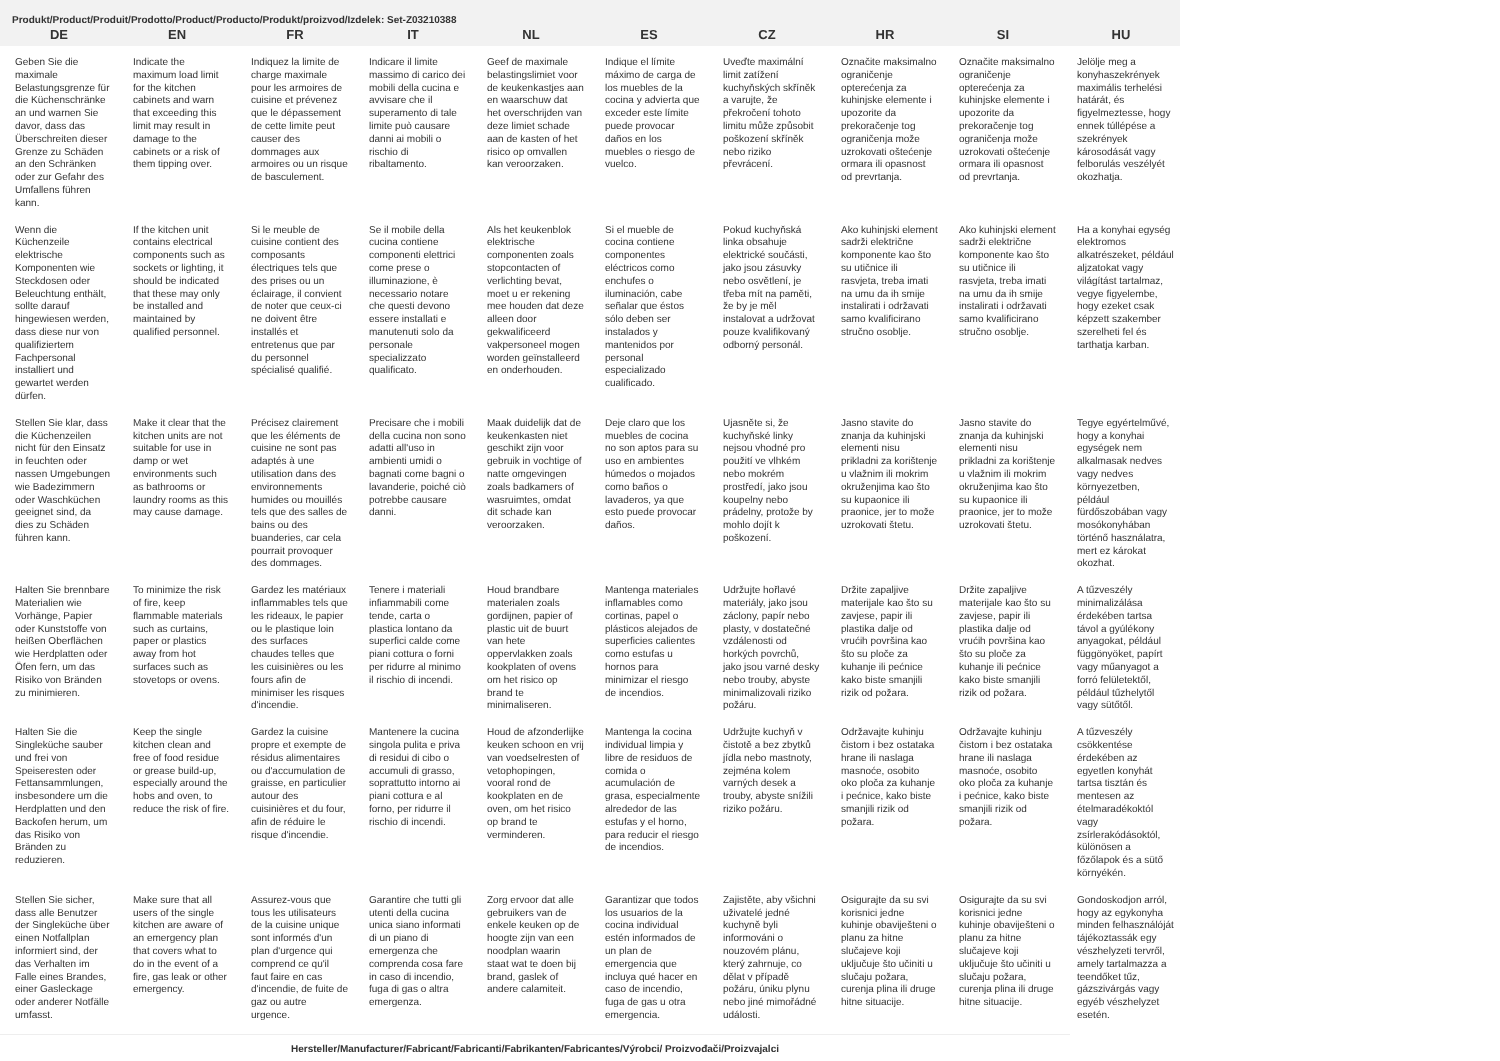Produkt/Product/Produit/Prodotto/Product/Producto/Produkt/proizvod/Izdelek: Set-Z03210388
| DE | EN | FR | IT | NL | ES | CZ | HR | SI | HU |
| --- | --- | --- | --- | --- | --- | --- | --- | --- | --- |
| Geben Sie die maximale Belastungsgrenze für die Küchenschränke an und warnen Sie davor, dass das Überschreiten dieser Grenze zu Schäden an den Schränken oder zur Gefahr des Umfallens führen kann. | Indicate the maximum load limit for the kitchen cabinets and warn that exceeding this limit may result in damage to the cabinets or a risk of them tipping over. | Indiquez la limite de charge maximale pour les armoires de cuisine et prévenez que le dépassement de cette limite peut causer des dommages aux armoires ou un risque de basculement. | Indicare il limite massimo di carico dei mobili della cucina e avvisare che il superamento di tale limite può causare danni ai mobili o rischio di ribaltamento. | Geef de maximale belastingslimiet voor de keukenkastjes aan en waarschuw dat het overschrijden van deze limiet schade aan de kasten of het risico op omvallen kan veroorzaken. | Indique el límite máximo de carga de los muebles de la cocina y advierta que exceder este límite puede provocar daños en los muebles o riesgo de vuelco. | Uveďte maximální limit zatížení kuchyňských skříněk a varujte, že překročení tohoto limitu může způsobit poškození skříněk nebo riziko převrácení. | Označite maksimalno ograničenje opterećenja za kuhinjske elemente i upozorite da prekoračenje tog ograničenja može uzrokovati oštećenje ormara ili opasnost od prevrtanja. | Označite maksimalno ograničenje opterećenja za kuhinjske elemente i upozorite da prekoračenje tog ograničenja može uzrokovati oštećenje ormara ili opasnost od prevrtanja. | Jelölje meg a konyhaszekrények maximális terhelési határát, és figyelmeztesse, hogy ennek túllépése a szekrények károsodását vagy felborulás veszélyét okozhatja. |
| Wenn die Küchenzeile elektrische Komponenten wie Steckdosen oder Beleuchtung enthält, sollte darauf hingewiesen werden, dass diese nur von qualifiziertem Fachpersonal installiert und gewartet werden dürfen. | If the kitchen unit contains electrical components such as sockets or lighting, it should be indicated that these may only be installed and maintained by qualified personnel. | Si le meuble de cuisine contient des composants électriques tels que des prises ou un éclairage, il convient de noter que ceux-ci ne doivent être installés et entretenus que par du personnel spécialisé qualifié. | Se il mobile della cucina contiene componenti elettrici come prese o illuminazione, è necessario notare che questi devono essere installati e manutenuti solo da personale specializzato qualificato. | Als het keukenblok elektrische componenten zoals stopcontacten of verlichting bevat, moet u er rekening mee houden dat deze alleen door gekwalificeerd vakpersoneel mogen worden geïnstalleerd en onderhouden. | Si el mueble de cocina contiene componentes eléctricos como enchufes o iluminación, cabe señalar que éstos sólo deben ser instalados y mantenidos por personal especializado cualificado. | Pokud kuchyňská linka obsahuje elektrické součásti, jako jsou zásuvky nebo osvětlení, je třeba mít na paměti, že by je měl instalovat a udržovat pouze kvalifikovaný odborný personál. | Ako kuhinjski element sadrži električne komponente kao što su utičnice ili rasvjeta, treba imati na umu da ih smije instalirati i održavati samo kvalificirano stručno osoblje. | Ako kuhinjski element sadrži električne komponente kao što su utičnice ili rasvjeta, treba imati na umu da ih smije instalirati i održavati samo kvalificirano stručno osoblje. | Ha a konyhai egység elektromos alkatrészeket, például aljzatokat vagy világítást tartalmaz, vegye figyelembe, hogy ezeket csak képzett szakember szerelheti fel és tarthatja karban. |
| Stellen Sie klar, dass die Küchenzeilen nicht für den Einsatz in feuchten oder nassen Umgebungen wie Badezimmern oder Waschküchen geeignet sind, da dies zu Schäden führen kann. | Make it clear that the kitchen units are not suitable for use in damp or wet environments such as bathrooms or laundry rooms as this may cause damage. | Précisez clairement que les éléments de cuisine ne sont pas adaptés à une utilisation dans des environnements humides ou mouillés tels que des salles de bains ou des buanderies, car cela pourrait provoquer des dommages. | Precisare che i mobili della cucina non sono adatti all'uso in ambienti umidi o bagnati come bagni o lavanderie, poiché ciò potrebbe causare danni. | Maak duidelijk dat de keukenkasten niet geschikt zijn voor gebruik in vochtige of natte omgevingen zoals badkamers of wasruimtes, omdat dit schade kan veroorzaken. | Deje claro que los muebles de cocina no son aptos para su uso en ambientes húmedos o mojados como baños o lavaderos, ya que esto puede provocar daños. | Ujasněte si, že kuchyňské linky nejsou vhodné pro použití ve vlhkém nebo mokrém prostředí, jako jsou koupelny nebo prádelny, protože by mohlo dojít k poškození. | Jasno stavite do znanja da kuhinjski elementi nisu prikladni za korištenje u vlažnim ili mokrim okruženjima kao što su kupaonice ili praonice, jer to može uzrokovati štetu. | Jasno stavite do znanja da kuhinjski elementi nisu prikladni za korištenje u vlažnim ili mokrim okruženjima kao što su kupaonice ili praonice, jer to može uzrokovati štetu. | Tegye egyértelművé, hogy a konyhai egységek nem alkalmasak nedves vagy nedves környezetben, például fürdőszobában vagy mosókonyhában történő használatra, mert ez károkat okozhat. |
| Halten Sie brennbare Materialien wie Vorhänge, Papier oder Kunststoffe von heißen Oberflächen wie Herdplatten oder Öfen fern, um das Risiko von Bränden zu minimieren. | To minimize the risk of fire, keep flammable materials such as curtains, paper or plastics away from hot surfaces such as stovetops or ovens. | Gardez les matériaux inflammables tels que les rideaux, le papier ou le plastique loin des surfaces chaudes telles que les cuisinières ou les fours afin de minimiser les risques d'incendie. | Tenere i materiali infiammabili come tende, carta o plastica lontano da superfici calde come piani cottura o forni per ridurre al minimo il rischio di incendi. | Houd brandbare materialen zoals gordijnen, papier of plastic uit de buurt van hete oppervlakken zoals kookplaten of ovens om het risico op brand te minimaliseren. | Mantenga materiales inflamables como cortinas, papel o plásticos alejados de superficies calientes como estufas u hornos para minimizar el riesgo de incendios. | Udržujte hořlavé materiály, jako jsou záclony, papír nebo plasty, v dostatečné vzdálenosti od horkých povrchů, jako jsou varné desky nebo trouby, abyste minimalizovali riziko požáru. | Držite zapaljive materijale kao što su zavjese, papir ili plastika dalje od vrućih površina kao što su ploče za kuhanje ili pećnice kako biste smanjili rizik od požara. | Držite zapaljive materijale kao što su zavjese, papir ili plastika dalje od vrućih površina kao što su ploče za kuhanje ili pećnice kako biste smanjili rizik od požara. | A tűzveszély minimalizálása érdekében tartsa távol a gyúlékony anyagokat, például függönyöket, papírt vagy műanyagot a forró felületektől, például tűzhelytől vagy sütőtől. |
| Halten Sie die Singleküche sauber und frei von Speiseresten oder Fettansammlungen, insbesondere um die Herdplatten und den Backofen herum, um das Risiko von Bränden zu reduzieren. | Keep the single kitchen clean and free of food residue or grease build-up, especially around the hobs and oven, to reduce the risk of fire. | Gardez la cuisine propre et exempte de résidus alimentaires ou d'accumulation de graisse, en particulier autour des cuisinières et du four, afin de réduire le risque d'incendie. | Mantenere la cucina singola pulita e priva di residui di cibo o accumuli di grasso, soprattutto intorno ai piani cottura e al forno, per ridurre il rischio di incendi. | Houd de afzonderlijke keuken schoon en vrij van voedselresten of vetophopingen, vooral rond de kookplaten en de oven, om het risico op brand te verminderen. | Mantenga la cocina individual limpia y libre de residuos de comida o acumulación de grasa, especialmente alrededor de las estufas y el horno, para reducir el riesgo de incendios. | Udržujte kuchyň v čistotě a bez zbytků jídla nebo mastnoty, zejména kolem varných desek a trouby, abyste snížili riziko požáru. | Održavajte kuhinju čistom i bez ostataka hrane ili naslaga masnoće, osobito oko ploča za kuhanje i pećnice, kako biste smanjili rizik od požara. | Održavajte kuhinju čistom i bez ostataka hrane ili naslaga masnoće, osobito oko ploča za kuhanje i pećnice, kako biste smanjili rizik od požara. | A tűzveszély csökkentése érdekében az egyetlen konyhát tartsa tisztán és mentesen az ételmaradékoktól vagy zsírlerakódásoktól, különösen a főzőlapok és a sütő környékén. |
| Stellen Sie sicher, dass alle Benutzer der Singleküche über einen Notfallplan informiert sind, der das Verhalten im Falle eines Brandes, einer Gasleckage oder anderer Notfälle umfasst. | Make sure that all users of the single kitchen are aware of an emergency plan that covers what to do in the event of a fire, gas leak or other emergency. | Assurez-vous que tous les utilisateurs de la cuisine unique sont informés d'un plan d'urgence qui comprend ce qu'il faut faire en cas d'incendie, de fuite de gaz ou autre urgence. | Garantire che tutti gli utenti della cucina unica siano informati di un piano di emergenza che comprenda cosa fare in caso di incendio, fuga di gas o altra emergenza. | Zorg ervoor dat alle gebruikers van de enkele keuken op de hoogte zijn van een noodplan waarin staat wat te doen bij brand, gaslek of andere calamiteit. | Garantizar que todos los usuarios de la cocina individual estén informados de un plan de emergencia que incluya qué hacer en caso de incendio, fuga de gas u otra emergencia. | Zajistěte, aby všichni uživatelé jedné kuchyně byli informováni o nouzovém plánu, který zahrnuje, co dělat v případě požáru, úniku plynu nebo jiné mimořádné události. | Osigurajte da su svi korisnici jedne kuhinje obaviješteni o planu za hitne slučajeve koji uključuje što učiniti u slučaju požara, curenja plina ili druge hitne situacije. | Osigurajte da su svi korisnici jedne kuhinje obaviješteni o planu za hitne slučajeve koji uključuje što učiniti u slučaju požara, curenja plina ili druge hitne situacije. | Gondoskodjon arról, hogy az egykonyha minden felhasználóját tájékoztassák egy vészhelyzeti tervről, amely tartalmazza a teendőket tűz, gázszivárgás vagy egyéb vészhelyzet esetén. |
Hersteller/Manufacturer/Fabricant/Fabricanti/Fabrikanten/Fabricantes/Výrobci/ Proizvođači/Proizvajalci